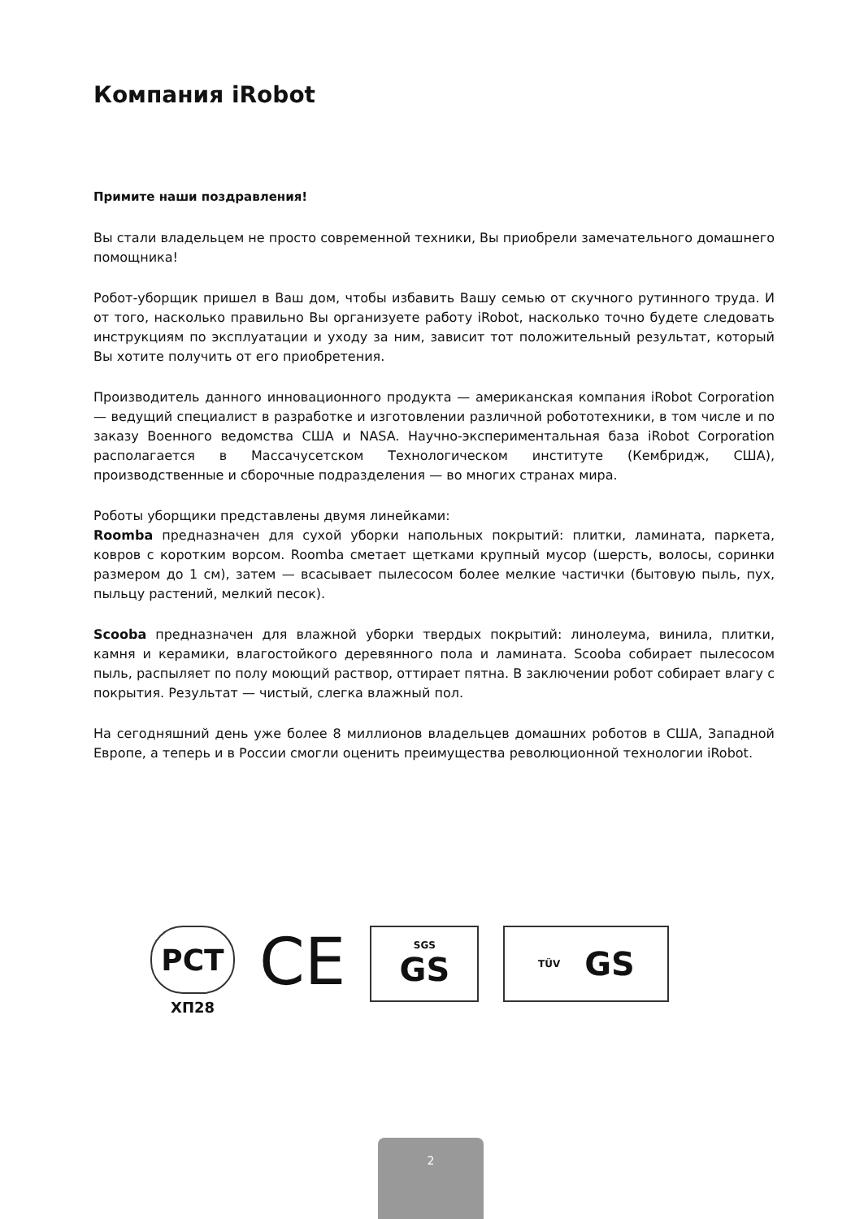Компания iRobot
Примите наши поздравления!
Вы стали владельцем не просто современной техники, Вы приобрели замечательного домашнего помощника!
Робот-уборщик пришел в Ваш дом, чтобы избавить Вашу семью от скучного рутинного труда. И от того, насколько правильно Вы организуете работу iRobot, насколько точно будете следовать инструкциям по эксплуатации и уходу за ним, зависит тот положительный результат, который Вы хотите получить от его приобретения.
Производитель данного инновационного продукта — американская компания iRobot Corporation — ведущий специалист в разработке и изготовлении различной робототехники, в том числе и по заказу Военного ведомства США и NASA. Научно-экспериментальная база iRobot Corporation располагается в Массачусетском Технологическом институте (Кембридж, США), производственные и сборочные подразделения — во многих странах мира.
Роботы уборщики представлены двумя линейками:
Roomba предназначен для сухой уборки напольных покрытий: плитки, ламината, паркета, ковров с коротким ворсом. Roomba сметает щетками крупный мусор (шерсть, волосы, соринки размером до 1 см), затем — всасывает пылесосом более мелкие частички (бытовую пыль, пух, пыльцу растений, мелкий песок).
Scooba предназначен для влажной уборки твердых покрытий: линолеума, винила, плитки, камня и керамики, влагостойкого деревянного пола и ламината. Scooba собирает пылесосом пыль, распыляет по полу моющий раствор, оттирает пятна. В заключении робот собирает влагу с покрытия. Результат — чистый, слегка влажный пол.
На сегодняшний день уже более 8 миллионов владельцев домашних роботов в США, Западной Европе, а теперь и в России смогли оценить преимущества революционной технологии iRobot.
PCT
ХП28
CE
SGS
GS
TÜV GS
2